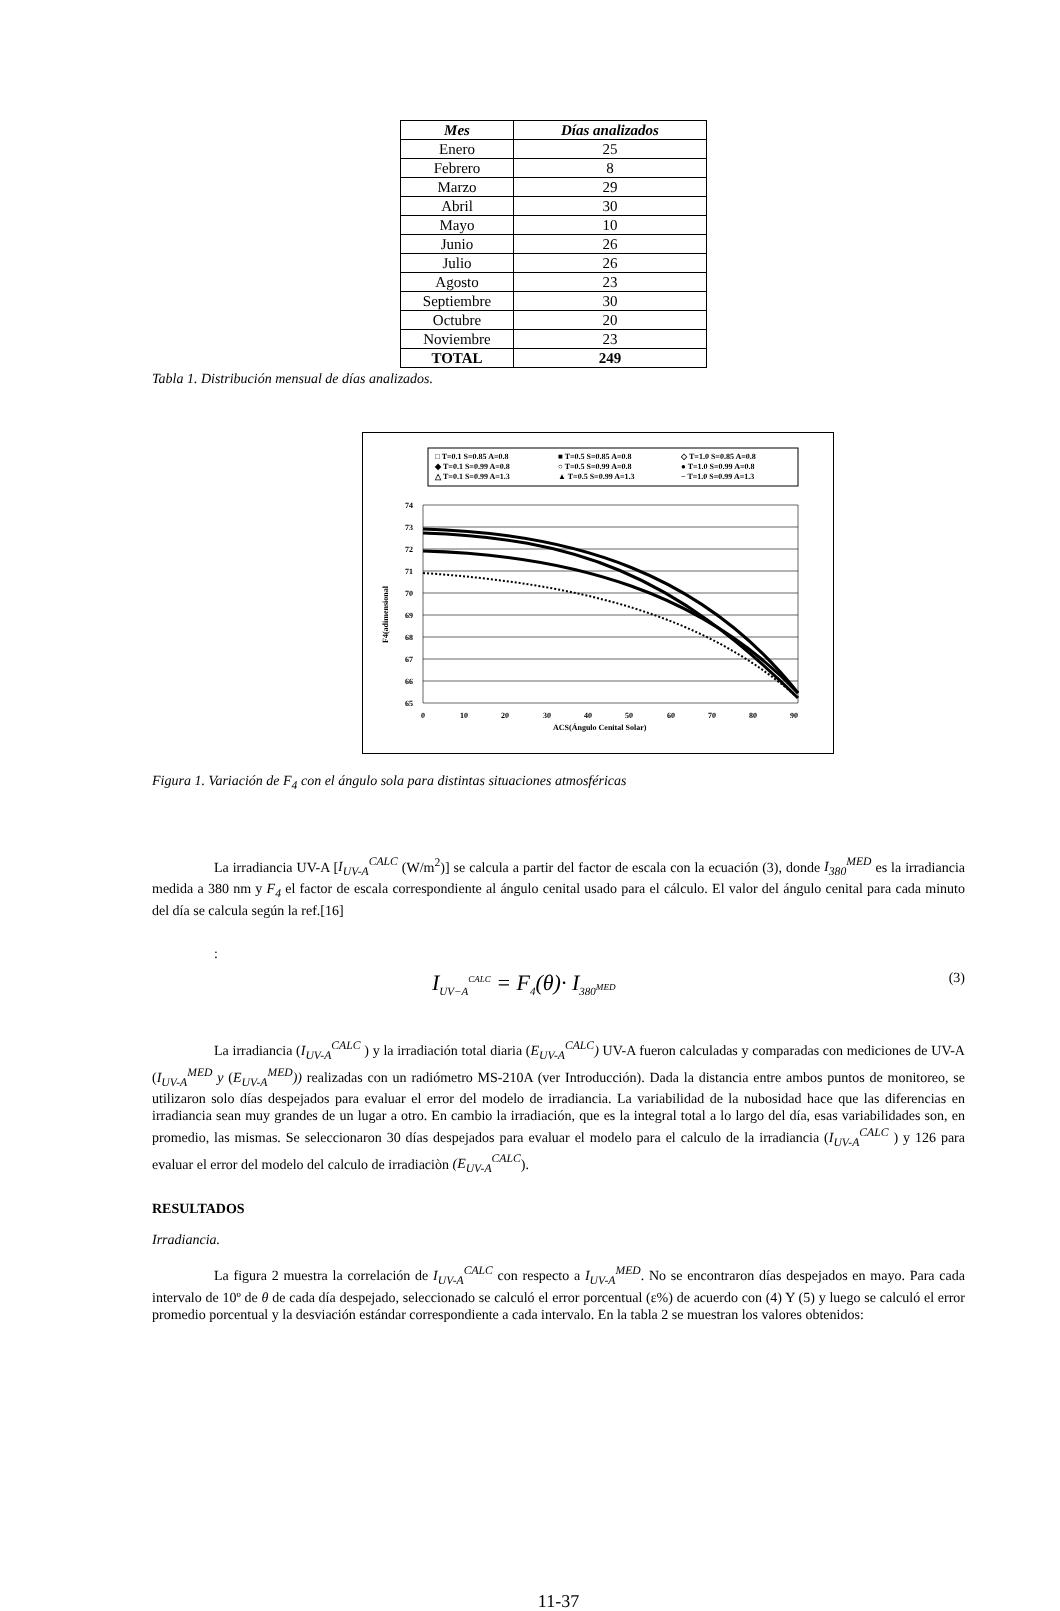| Mes | Días analizados |
| --- | --- |
| Enero | 25 |
| Febrero | 8 |
| Marzo | 29 |
| Abril | 30 |
| Mayo | 10 |
| Junio | 26 |
| Julio | 26 |
| Agosto | 23 |
| Septiembre | 30 |
| Octubre | 20 |
| Noviembre | 23 |
| TOTAL | 249 |
Tabla 1. Distribución mensual de días analizados.
□ T=0.1 S=0.85 A=0.8
■ T=0.5 S=0.85 A=0.8
◇ T=1.0 S=0.85 A=0.8
◆ T=0.1 S=0.99 A=0.8
○ T=0.5 S=0.99 A=0.8
● T=1.0 S=0.99 A=0.8
△ T=0.1 S=0.99 A=1.3
▲ T=0.5 S=0.99 A=1.3
− T=1.0 S=0.99 A=1.3
74
73
72
71
70
69
68
67
66
65
0
10
20
30
40
50
60
70
80
90
ACS(Ángulo Cenital Solar)
F4(adimensional
Figura 1. Variación de F<sub>4</sub> con el ángulo sola para distintas situaciones atmosféricas
La irradiancia UV-A [I<sub>UV-A</sub><sup>CALC</sup> (W/m<sup>2</sup>)] se calcula a partir del factor de escala con la ecuación (3), donde I<sub>380</sub><sup>MED</sup> es la irradiancia medida a 380 nm y F<sub>4</sub> el factor de escala correspondiente al ángulo cenital usado para el cálculo. El valor del ángulo cenital para cada minuto del día se calcula según la ref.[16]
:
I<sub>UV−A</sub><sup>CALC</sup> = F<sub>4</sub>(θ)· I<sub>380<sup>MED</sup></sub>
(3)
La irradiancia (I<sub>UV-A</sub><sup>CALC</sup> ) y la irradiación total diaria (E<sub>UV-A</sub><sup>CALC</sup>) UV-A fueron calculadas y comparadas con mediciones de UV-A (I<sub>UV-A</sub><sup>MED</sup> y (E<sub>UV-A</sub><sup>MED</sup>)) realizadas con un radiómetro MS-210A (ver Introducción). Dada la distancia entre ambos puntos de monitoreo, se utilizaron solo días despejados para evaluar el error del modelo de irradiancia. La variabilidad de la nubosidad hace que las diferencias en irradiancia sean muy grandes de un lugar a otro. En cambio la irradiación, que es la integral total a lo largo del día, esas variabilidades son, en promedio, las mismas. Se seleccionaron 30 días despejados para evaluar el modelo para el calculo de la irradiancia (I<sub>UV-A</sub><sup>CALC</sup> ) y 126 para evaluar el error del modelo del calculo de irradiaciòn (E<sub>UV-A</sub><sup>CALC</sup>).
RESULTADOS
Irradiancia.
La figura 2 muestra la correlación de I<sub>UV-A</sub><sup>CALC</sup> con respecto a I<sub>UV-A</sub><sup>MED</sup>. No se encontraron días despejados en mayo. Para cada intervalo de 10º de θ de cada día despejado, seleccionado se calculó el error porcentual (ε%) de acuerdo con (4) Y (5) y luego se calculó el error promedio porcentual y la desviación estándar correspondiente a cada intervalo. En la tabla 2 se muestran los valores obtenidos:
11-37